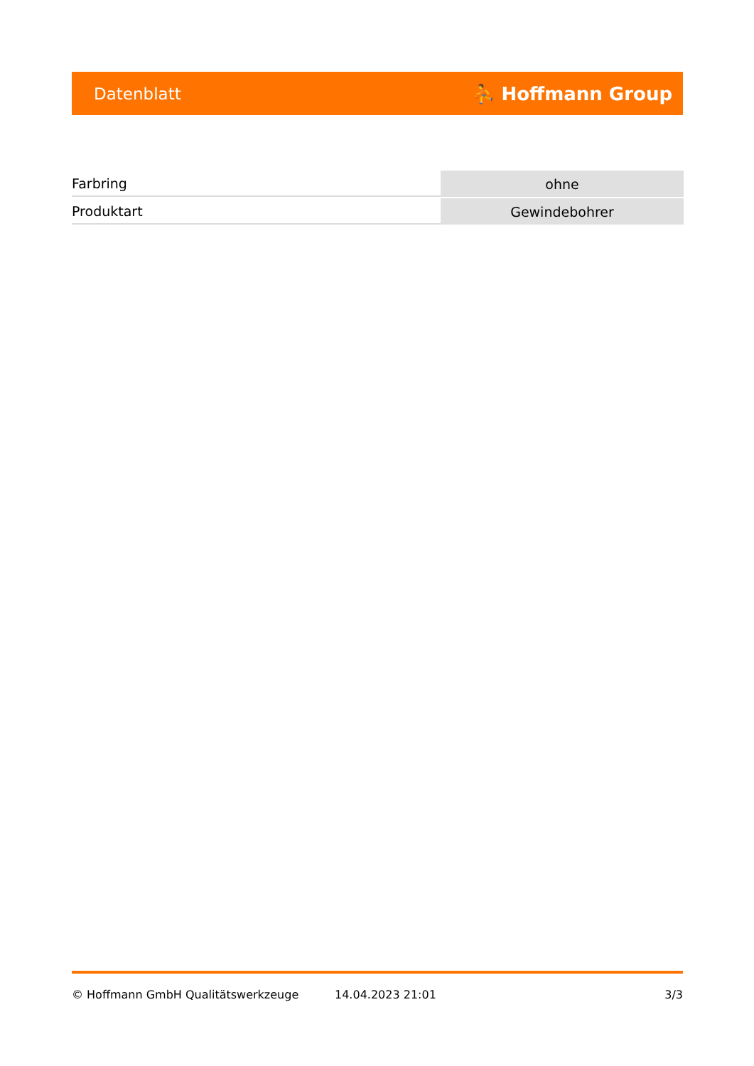Datenblatt ⛹ Hoffmann Group
| Farbring | ohne |
| Produktart | Gewindebohrer |
© Hoffmann GmbH Qualitätswerkzeuge 14.04.2023 21:01 3/3